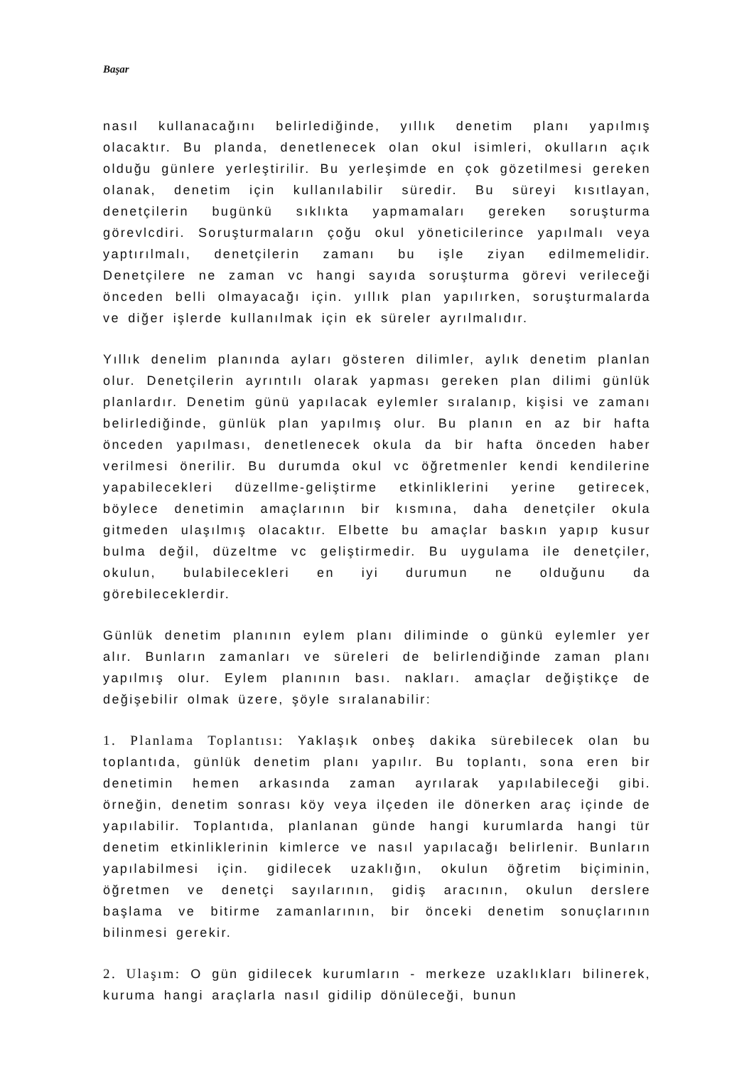Başar
nasıl kullanacağını belirlediğinde, yıllık denetim planı yapılmış olacaktır. Bu planda, denetlenecek olan okul isimleri, okulların açık olduğu günlere yerleştirilir. Bu yerleşimde en çok gözetilmesi gereken olanak, denetim için kullanılabilir süredir. Bu süreyi kısıtlayan, denetçilerin bugünkü sıklıkta yapmamaları gereken soruşturma görevlcdiri. Soruşturmaların çoğu okul yöneticilerince yapılmalı veya yaptırılmalı, denetçilerin zamanı bu işle ziyan edilmemelidir. Denetçilere ne zaman vc hangi sayıda soruşturma görevi verileceği önceden belli olmayacağı için. yıllık plan yapılırken, soruşturmalarda ve diğer işlerde kullanılmak için ek süreler ayrılmalıdır.
Yıllık denelim planında ayları gösteren dilimler, aylık denetim planlan olur. Denetçilerin ayrıntılı olarak yapması gereken plan dilimi günlük planlardır. Denetim günü yapılacak eylemler sıralanıp, kişisi ve zamanı belirlediğinde, günlük plan yapılmış olur. Bu planın en az bir hafta önceden yapılması, denetlenecek okula da bir hafta önceden haber verilmesi önerilir. Bu durumda okul vc öğretmenler kendi kendilerine yapabilecekleri düzellme-geliştirme etkinliklerini yerine getirecek, böylece denetimin amaçlarının bir kısmına, daha denetçiler okula gitmeden ulaşılmış olacaktır. Elbette bu amaçlar baskın yapıp kusur bulma değil, düzeltme vc geliştirmedir. Bu uygulama ile denetçiler, okulun, bulabilecekleri en iyi durumun ne olduğunu da görebileceklerdir.
Günlük denetim planının eylem planı diliminde o günkü eylemler yer alır. Bunların zamanları ve süreleri de belirlendiğinde zaman planı yapılmış olur. Eylem planının bası. nakları. amaçlar değiştikçe de değişebilir olmak üzere, şöyle sıralanabilir:
1. Planlama Toplantısı: Yaklaşık onbeş dakika sürebilecek olan bu toplantıda, günlük denetim planı yapılır. Bu toplantı, sona eren bir denetimin hemen arkasında zaman ayrılarak yapılabileceği gibi. örneğin, denetim sonrası köy veya ilçeden ile dönerken araç içinde de yapılabilir. Toplantıda, planlanan günde hangi kurumlarda hangi tür denetim etkinliklerinin kimlerce ve nasıl yapılacağı belirlenir. Bunların yapılabilmesi için. gidilecek uzaklığın, okulun öğretim biçiminin, öğretmen ve denetçi sayılarının, gidiş aracının, okulun derslere başlama ve bitirme zamanlarının, bir önceki denetim sonuçlarının bilinmesi gerekir.
2. Ulaşım: O gün gidilecek kurumların - merkeze uzaklıkları bilinerek, kuruma hangi araçlarla nasıl gidilip dönüleceği, bunun